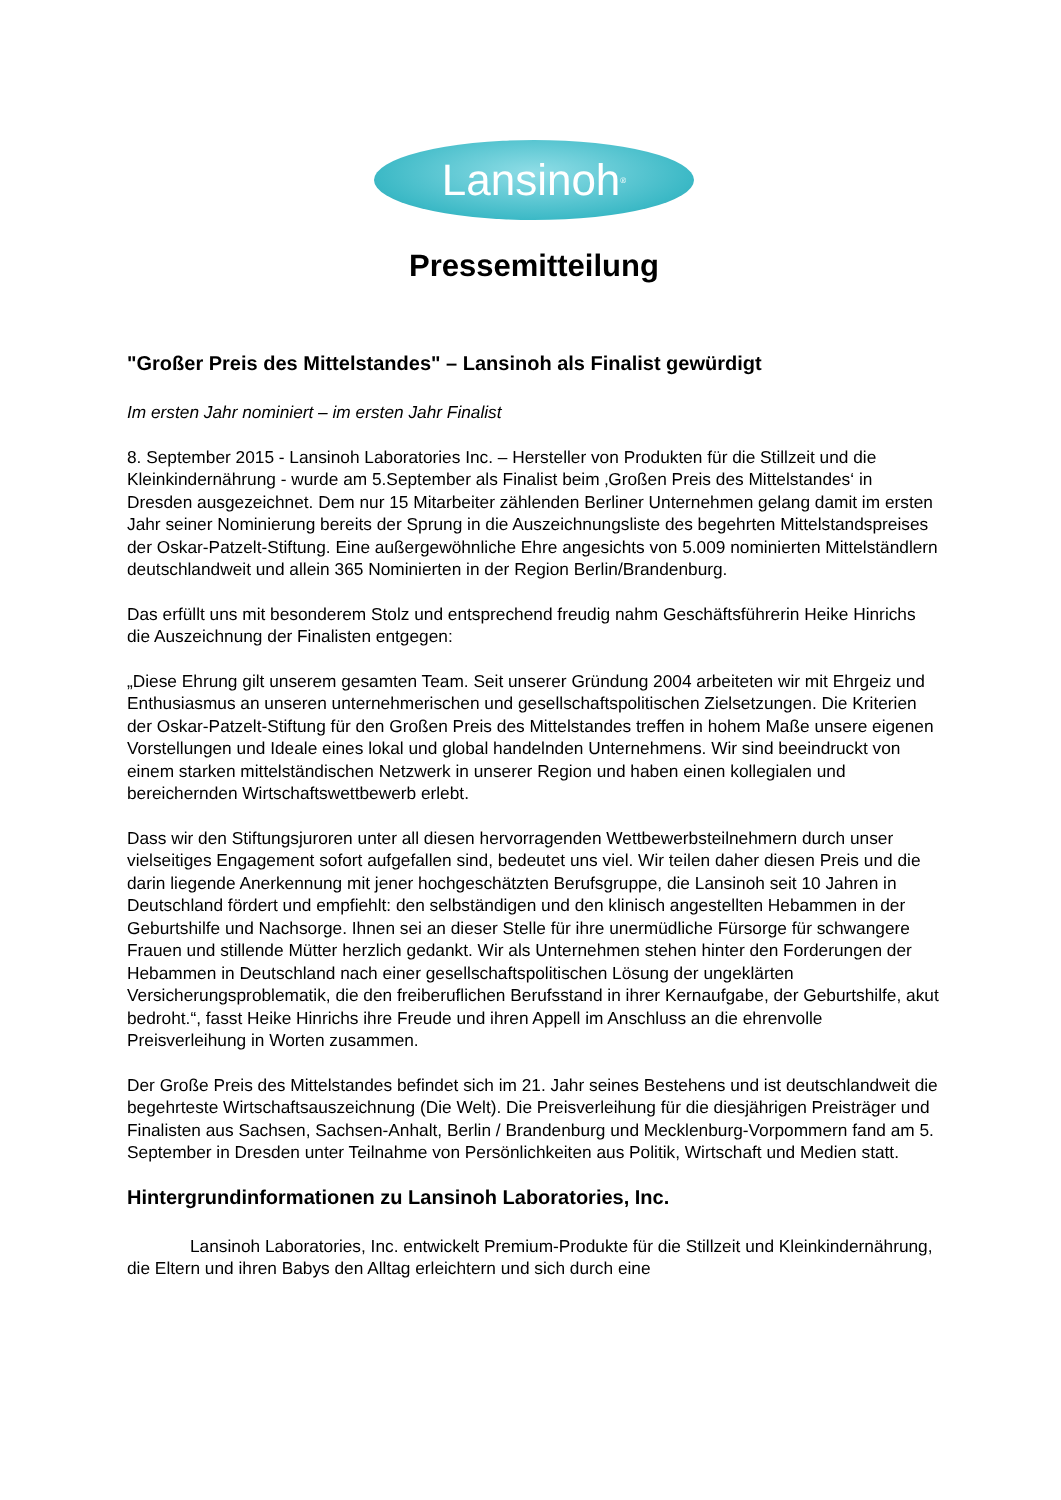Lansinoh<sup>®</sup>
Pressemitteilung
"Großer Preis des Mittelstandes" – Lansinoh als Finalist gewürdigt
Im ersten Jahr nominiert – im ersten Jahr Finalist
8. September 2015 - Lansinoh Laboratories Inc. – Hersteller von Produkten für die Stillzeit und die Kleinkindernährung - wurde am 5.September als Finalist beim ‚Großen Preis des Mittelstandes‘ in Dresden ausgezeichnet. Dem nur 15 Mitarbeiter zählenden Berliner Unternehmen gelang damit im ersten Jahr seiner Nominierung bereits der Sprung in die Auszeichnungsliste des begehrten Mittelstandspreises der Oskar-Patzelt-Stiftung. Eine außergewöhnliche Ehre angesichts von 5.009 nominierten Mittelständlern deutschlandweit und allein 365 Nominierten in der Region Berlin/Brandenburg.
Das erfüllt uns mit besonderem Stolz und entsprechend freudig nahm Geschäftsführerin Heike Hinrichs die Auszeichnung der Finalisten entgegen:
„Diese Ehrung gilt unserem gesamten Team. Seit unserer Gründung 2004 arbeiteten wir mit Ehrgeiz und Enthusiasmus an unseren unternehmerischen und gesellschaftspolitischen Zielsetzungen. Die Kriterien der Oskar-Patzelt-Stiftung für den Großen Preis des Mittelstandes treffen in hohem Maße unsere eigenen Vorstellungen und Ideale eines lokal und global handelnden Unternehmens. Wir sind beeindruckt von einem starken mittelständischen Netzwerk in unserer Region und haben einen kollegialen und bereichernden Wirtschaftswettbewerb erlebt.
Dass wir den Stiftungsjuroren unter all diesen hervorragenden Wettbewerbsteilnehmern durch unser vielseitiges Engagement sofort aufgefallen sind, bedeutet uns viel. Wir teilen daher diesen Preis und die darin liegende Anerkennung mit jener hochgeschätzten Berufsgruppe, die Lansinoh seit 10 Jahren in Deutschland fördert und empfiehlt: den selbständigen und den klinisch angestellten Hebammen in der Geburtshilfe und Nachsorge. Ihnen sei an dieser Stelle für ihre unermüdliche Fürsorge für schwangere Frauen und stillende Mütter herzlich gedankt. Wir als Unternehmen stehen hinter den Forderungen der Hebammen in Deutschland nach einer gesellschaftspolitischen Lösung der ungeklärten Versicherungsproblematik, die den freiberuflichen Berufsstand in ihrer Kernaufgabe, der Geburtshilfe, akut bedroht.“, fasst Heike Hinrichs ihre Freude und ihren Appell im Anschluss an die ehrenvolle Preisverleihung in Worten zusammen.
Der Große Preis des Mittelstandes befindet sich im 21. Jahr seines Bestehens und ist deutschlandweit die begehrteste Wirtschaftsauszeichnung (Die Welt). Die Preisverleihung für die diesjährigen Preisträger und Finalisten aus Sachsen, Sachsen-Anhalt, Berlin / Brandenburg und Mecklenburg-Vorpommern fand am 5. September in Dresden unter Teilnahme von Persönlichkeiten aus Politik, Wirtschaft und Medien statt.
Hintergrundinformationen zu Lansinoh Laboratories, Inc.
Lansinoh Laboratories, Inc. entwickelt Premium-Produkte für die Stillzeit und Kleinkindernährung, die Eltern und ihren Babys den Alltag erleichtern und sich durch eine